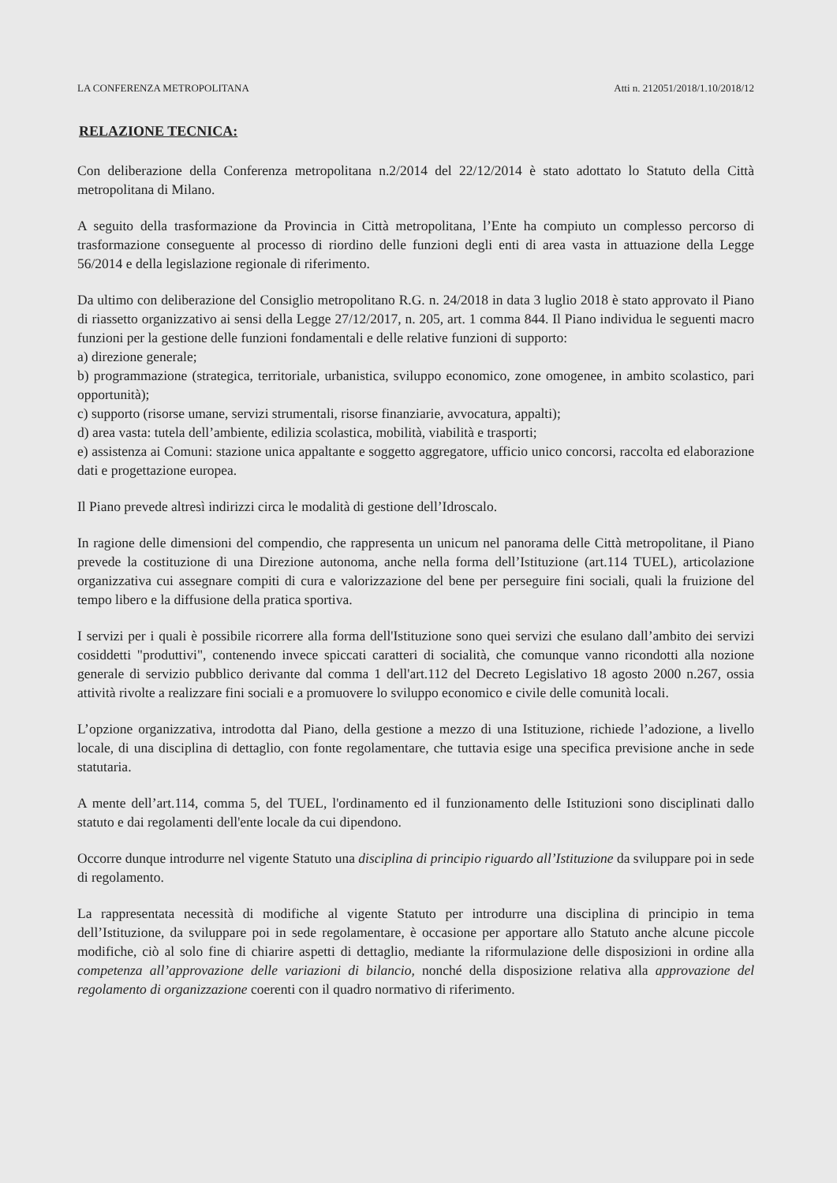LA CONFERENZA METROPOLITANA Atti n. 212051/2018/1.10/2018/12
RELAZIONE TECNICA:
Con deliberazione della Conferenza metropolitana n.2/2014 del 22/12/2014 è stato adottato lo Statuto della Città metropolitana di Milano.
A seguito della trasformazione da Provincia in Città metropolitana, l’Ente ha compiuto un complesso percorso di trasformazione conseguente al processo di riordino delle funzioni degli enti di area vasta in attuazione della Legge 56/2014 e della legislazione regionale di riferimento.
Da ultimo con deliberazione del Consiglio metropolitano R.G. n. 24/2018 in data 3 luglio 2018 è stato approvato il Piano di riassetto organizzativo ai sensi della Legge 27/12/2017, n. 205, art. 1 comma 844. Il Piano individua le seguenti macro funzioni per la gestione delle funzioni fondamentali e delle relative funzioni di supporto:
a) direzione generale;
b) programmazione (strategica, territoriale, urbanistica, sviluppo economico, zone omogenee, in ambito scolastico, pari opportunità);
c) supporto (risorse umane, servizi strumentali, risorse finanziarie, avvocatura, appalti);
d) area vasta: tutela dell’ambiente, edilizia scolastica, mobilità, viabilità e trasporti;
e) assistenza ai Comuni: stazione unica appaltante e soggetto aggregatore, ufficio unico concorsi, raccolta ed elaborazione dati e progettazione europea.
Il Piano prevede altresì indirizzi circa le modalità di gestione dell’Idroscalo.
In ragione delle dimensioni del compendio, che rappresenta un unicum nel panorama delle Città metropolitane, il Piano prevede la costituzione di una Direzione autonoma, anche nella forma dell’Istituzione (art.114 TUEL), articolazione organizzativa cui assegnare compiti di cura e valorizzazione del bene per perseguire fini sociali, quali la fruizione del tempo libero e la diffusione della pratica sportiva.
I servizi per i quali è possibile ricorrere alla forma dell'Istituzione sono quei servizi che esulano dall’ambito dei servizi cosiddetti "produttivi", contenendo invece spiccati caratteri di socialità, che comunque vanno ricondotti alla nozione generale di servizio pubblico derivante dal comma 1 dell'art.112 del Decreto Legislativo 18 agosto 2000 n.267, ossia attività rivolte a realizzare fini sociali e a promuovere lo sviluppo economico e civile delle comunità locali.
L’opzione organizzativa, introdotta dal Piano, della gestione a mezzo di una Istituzione, richiede l’adozione, a livello locale, di una disciplina di dettaglio, con fonte regolamentare, che tuttavia esige una specifica previsione anche in sede statutaria.
A mente dell’art.114, comma 5, del TUEL, l'ordinamento ed il funzionamento delle Istituzioni sono disciplinati dallo statuto e dai regolamenti dell'ente locale da cui dipendono.
Occorre dunque introdurre nel vigente Statuto una disciplina di principio riguardo all’Istituzione da sviluppare poi in sede di regolamento.
La rappresentata necessità di modifiche al vigente Statuto per introdurre una disciplina di principio in tema dell’Istituzione, da sviluppare poi in sede regolamentare, è occasione per apportare allo Statuto anche alcune piccole modifiche, ciò al solo fine di chiarire aspetti di dettaglio, mediante la riformulazione delle disposizioni in ordine alla competenza all’approvazione delle variazioni di bilancio, nonché della disposizione relativa alla approvazione del regolamento di organizzazione coerenti con il quadro normativo di riferimento.